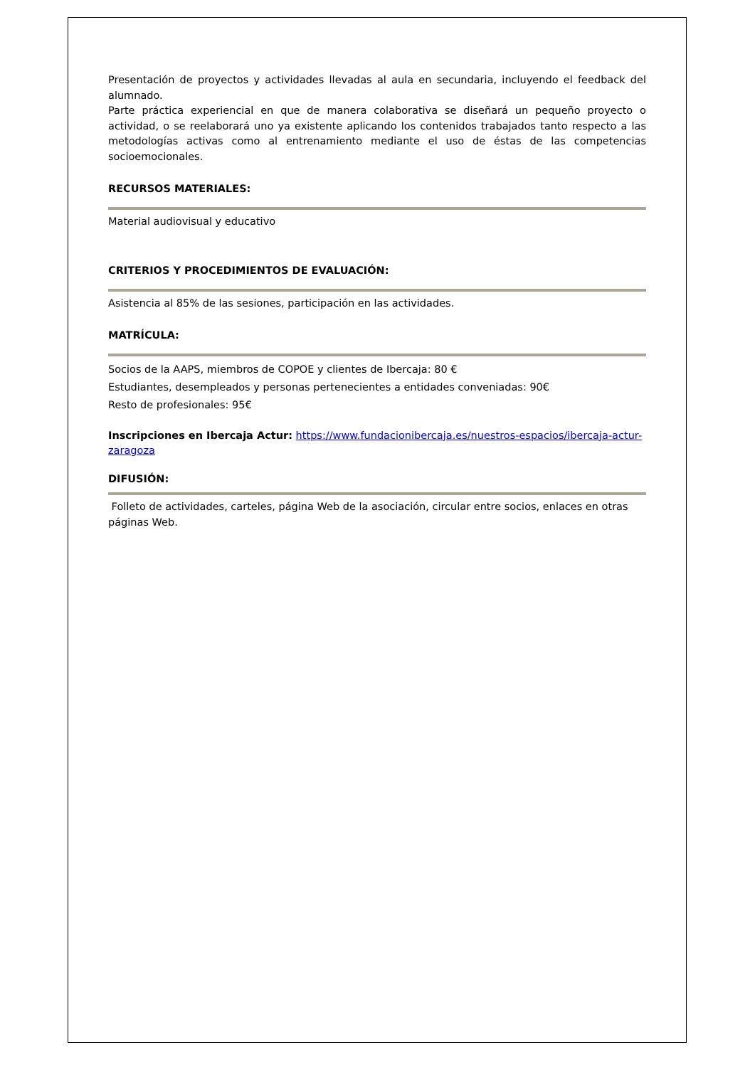Presentación de proyectos y actividades llevadas al aula en secundaria, incluyendo el feedback del alumnado.
Parte práctica experiencial en que de manera colaborativa se diseñará un pequeño proyecto o actividad, o se reelaborará uno ya existente aplicando los contenidos trabajados tanto respecto a las metodologías activas como al entrenamiento mediante el uso de éstas de las competencias socioemocionales.
RECURSOS MATERIALES:
Material audiovisual y educativo
CRITERIOS Y PROCEDIMIENTOS DE EVALUACIÓN:
Asistencia al 85% de las sesiones, participación en las actividades.
MATRÍCULA:
Socios de la AAPS, miembros de COPOE y clientes de Ibercaja: 80 €
Estudiantes, desempleados y personas pertenecientes a entidades conveniadas: 90€
Resto de profesionales: 95€
Inscripciones en Ibercaja Actur: https://www.fundacionibercaja.es/nuestros-espacios/ibercaja-actur-zaragoza
DIFUSIÓN:
Folleto de actividades, carteles, página Web de la asociación, circular entre socios, enlaces en otras páginas Web.